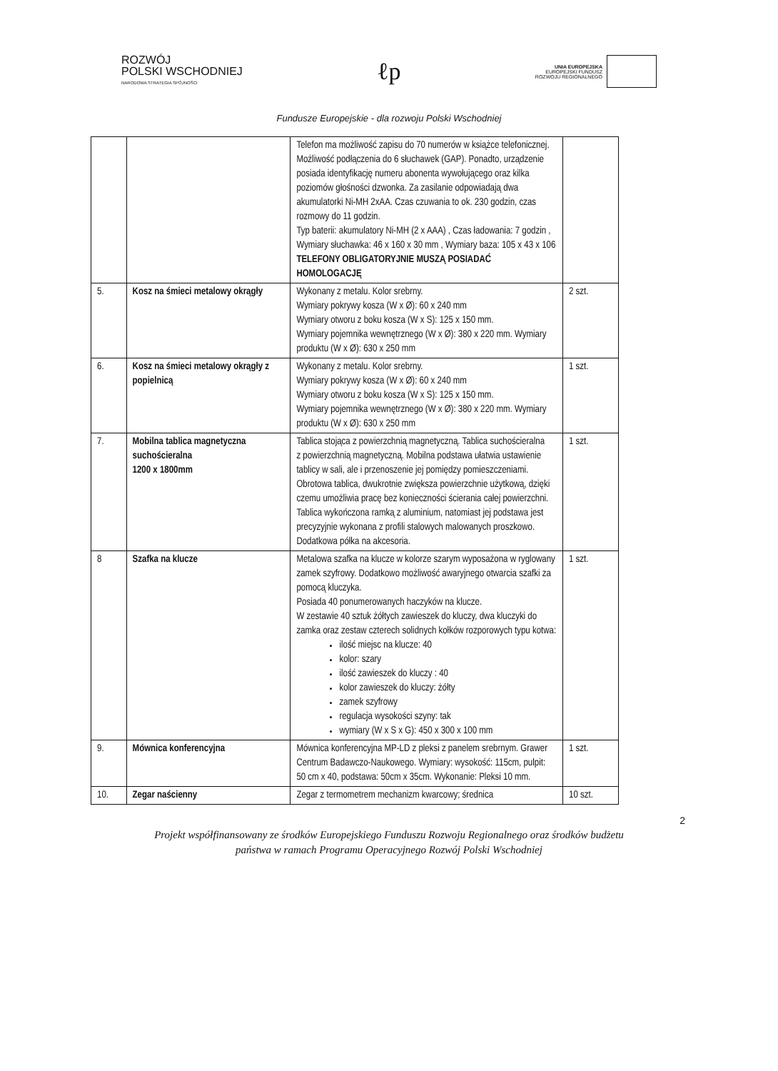ROZWÓJ
POLSKI WSCHODNIEJ
NARODOWA STRATEGIA SPÓJNOŚCI
ℓp
UNIA EUROPEJSKA
EUROPEJSKI FUNDUSZ
ROZWOJU REGIONALNEGO
Fundusze Europejskie - dla rozwoju Polski Wschodniej
| | | Telefon ma możliwość zapisu do 70 numerów w książce telefonicznej. Możliwość podłączenia do 6 słuchawek (GAP). Ponadto, urządzenie posiada identyfikację numeru abonenta wywołującego oraz kilka poziomów głośności dzwonka. Za zasilanie odpowiadają dwa akumulatorki Ni-MH 2xAA. Czas czuwania to ok. 230 godzin, czas rozmowy do 11 godzin. Typ baterii: akumulatory Ni-MH (2 x AAA) , Czas ładowania: 7 godzin , Wymiary słuchawka: 46 x 160 x 30 mm , Wymiary baza: 105 x 43 x 106 TELEFONY OBLIGATORYJNIE MUSZĄ POSIADAĆ HOMOLOGACJĘ | |
| 5. | Kosz na śmieci metalowy okrągły | Wykonany z metalu. Kolor srebrny. Wymiary pokrywy kosza (W x Ø): 60 x 240 mm Wymiary otworu z boku kosza (W x S): 125 x 150 mm. Wymiary pojemnika wewnętrznego (W x Ø): 380 x 220 mm. Wymiary produktu (W x Ø): 630 x 250 mm | 2 szt. |
| 6. | Kosz na śmieci metalowy okrągły z popielnicą | Wykonany z metalu. Kolor srebrny. Wymiary pokrywy kosza (W x Ø): 60 x 240 mm Wymiary otworu z boku kosza (W x S): 125 x 150 mm. Wymiary pojemnika wewnętrznego (W x Ø): 380 x 220 mm. Wymiary produktu (W x Ø): 630 x 250 mm | 1 szt. |
| 7. | Mobilna tablica magnetyczna suchościeralna 1200 x 1800mm | Tablica stojąca z powierzchnią magnetyczną. Tablica suchościeralna z powierzchnią magnetyczną. Mobilna podstawa ułatwia ustawienie tablicy w sali, ale i przenoszenie jej pomiędzy pomieszczeniami. Obrotowa tablica, dwukrotnie zwiększa powierzchnie użytkową, dzięki czemu umożliwia pracę bez konieczności ścierania całej powierzchni. Tablica wykończona ramką z aluminium, natomiast jej podstawa jest precyzyjnie wykonana z profili stalowych malowanych proszkowo. Dodatkowa półka na akcesoria. | 1 szt. |
| 8 | Szafka na klucze | Metalowa szafka na klucze w kolorze szarym wyposażona w ryglowany zamek szyfrowy. Dodatkowo możliwość awaryjnego otwarcia szafki za pomocą kluczyka. Posiada 40 ponumerowanych haczyków na klucze. W zestawie 40 sztuk żółtych zawieszek do kluczy, dwa kluczyki do zamka oraz zestaw czterech solidnych kołków rozporowych typu kotwa: ilość miejsc na klucze: 40 kolor: szary ilość zawieszek do kluczy : 40 kolor zawieszek do kluczy: żółty zamek szyfrowy regulacja wysokości szyny: tak wymiary (W x S x G): 450 x 300 x 100 mm | 1 szt. |
| 9. | Mównica konferencyjna | Mównica konferencyjna MP-LD z pleksi z panelem srebrnym. Grawer Centrum Badawczo-Naukowego. Wymiary: wysokość: 115cm, pulpit: 50 cm x 40, podstawa: 50cm x 35cm. Wykonanie: Pleksi 10 mm. | 1 szt. |
| 10. | Zegar naścienny | Zegar z termometrem mechanizm kwarcowy; średnica | 10 szt. |
2
Projekt współfinansowany ze środków Europejskiego Funduszu Rozwoju Regionalnego oraz środków budżetu
państwa w ramach Programu Operacyjnego Rozwój Polski Wschodniej